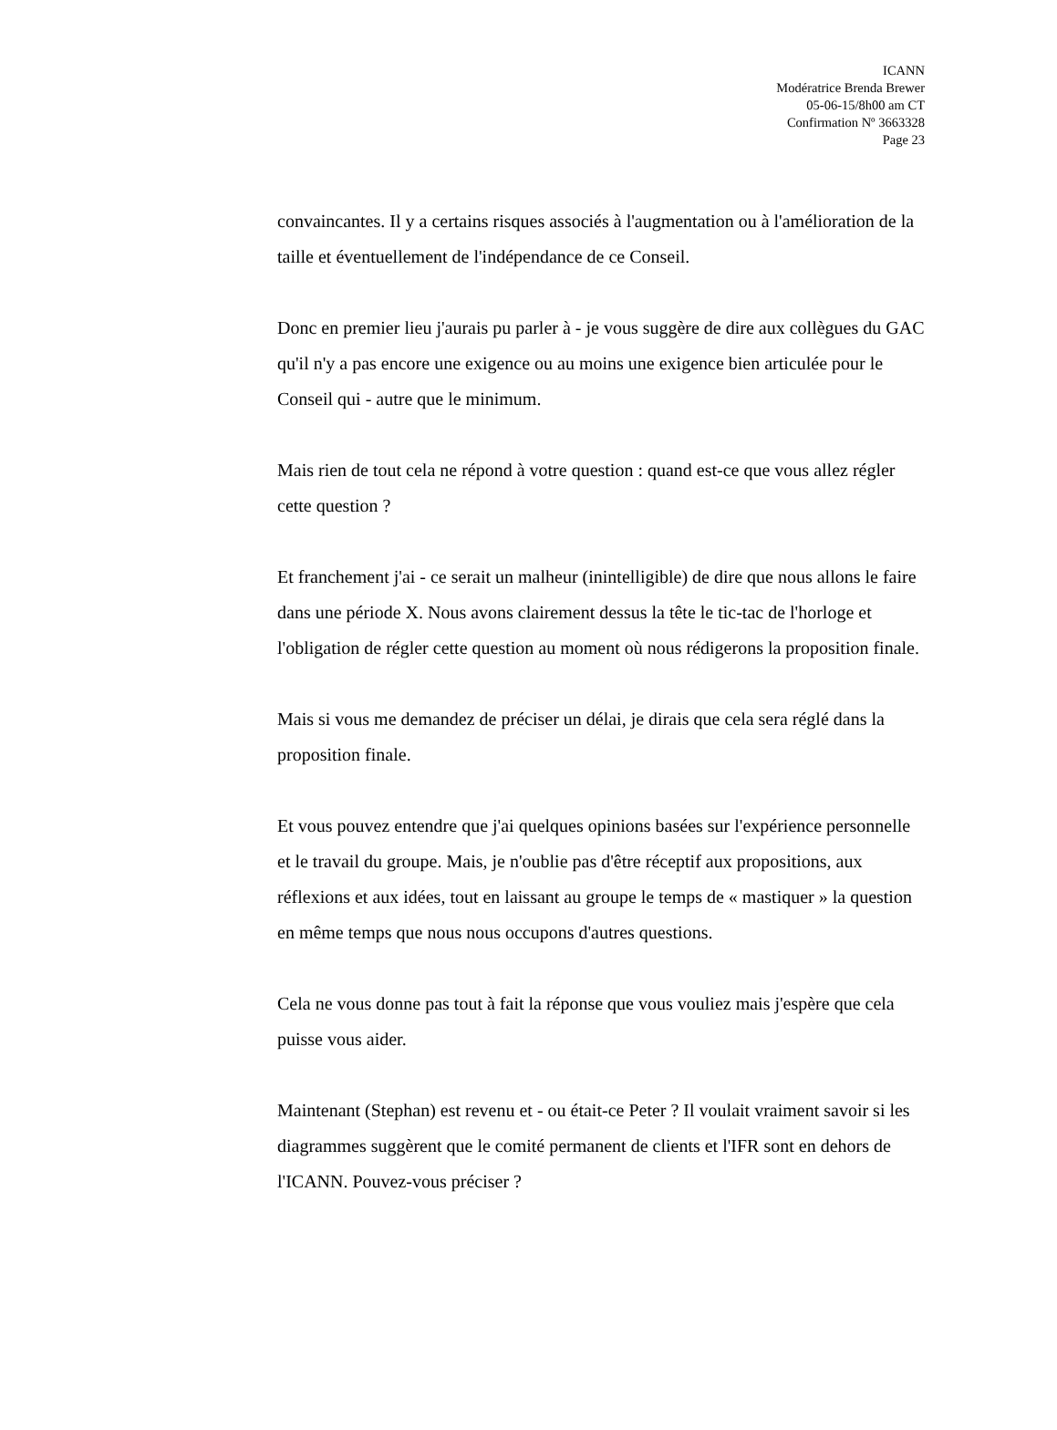ICANN
Modératrice Brenda Brewer
05-06-15/8h00 am CT
Confirmation Nº 3663328
Page 23
convaincantes. Il y a certains risques associés à l'augmentation ou à l'amélioration de la taille et éventuellement de l'indépendance de ce Conseil.
Donc en premier lieu j'aurais pu parler à - je vous suggère de dire aux collègues du GAC qu'il n'y a pas encore une exigence ou au moins une exigence bien articulée pour le Conseil qui - autre que le minimum.
Mais rien de tout cela ne répond à votre question : quand est-ce que vous allez régler cette question ?
Et franchement j'ai - ce serait un malheur (inintelligible) de dire que nous allons le faire dans une période X. Nous avons clairement dessus la tête le tic-tac de l'horloge et l'obligation de régler cette question au moment où nous rédigerons la proposition finale.
Mais si vous me demandez de préciser un délai, je dirais que cela sera réglé dans la proposition finale.
Et vous pouvez entendre que j'ai quelques opinions basées sur l'expérience personnelle et le travail du groupe. Mais, je n'oublie pas d'être réceptif aux propositions, aux réflexions et aux idées, tout en laissant au groupe le temps de « mastiquer » la question en même temps que nous nous occupons d'autres questions.
Cela ne vous donne pas tout à fait la réponse que vous vouliez mais j'espère que cela puisse vous aider.
Maintenant (Stephan) est revenu et - ou était-ce Peter ? Il voulait vraiment savoir si les diagrammes suggèrent que le comité permanent de clients et l'IFR sont en dehors de l'ICANN. Pouvez-vous préciser ?